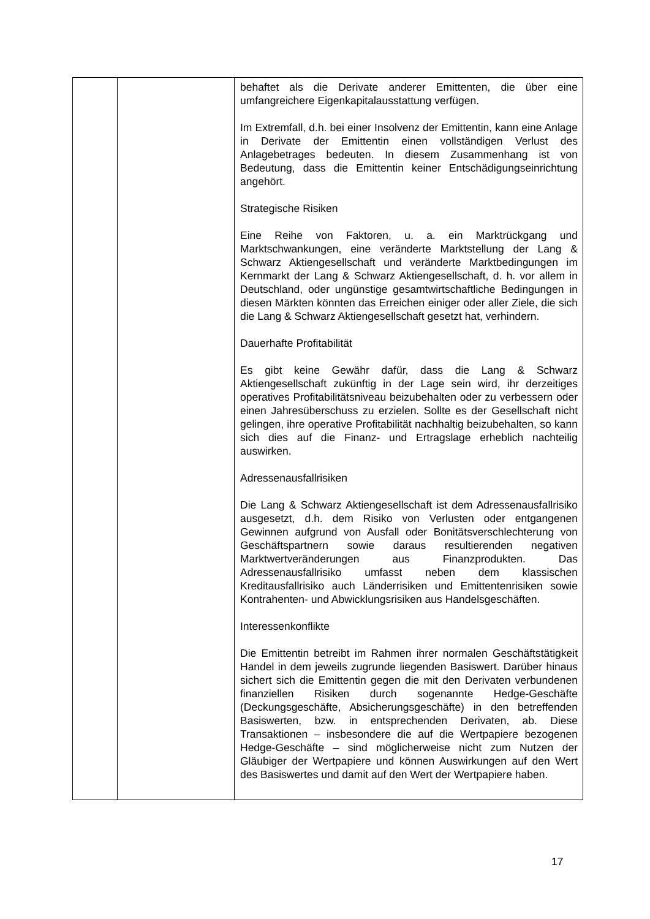| | | behaftet als die Derivate anderer Emittenten, die über eine umfangreichere Eigenkapitalausstattung verfügen. Im Extremfall, d.h. bei einer Insolvenz der Emittentin, kann eine Anlage in Derivate der Emittentin einen vollständigen Verlust des Anlagebetrages bedeuten. In diesem Zusammenhang ist von Bedeutung, dass die Emittentin keiner Entschädigungseinrichtung angehört. Strategische Risiken Eine Reihe von Faktoren, u. a. ein Marktrückgang und Marktschwankungen, eine veränderte Marktstellung der Lang & Schwarz Aktiengesellschaft und veränderte Marktbedingungen im Kernmarkt der Lang & Schwarz Aktiengesellschaft, d. h. vor allem in Deutschland, oder ungünstige gesamtwirtschaftliche Bedingungen in diesen Märkten könnten das Erreichen einiger oder aller Ziele, die sich die Lang & Schwarz Aktiengesellschaft gesetzt hat, verhindern. Dauerhafte Profitabilität Es gibt keine Gewähr dafür, dass die Lang & Schwarz Aktiengesellschaft zukünftig in der Lage sein wird, ihr derzeitiges operatives Profitabilitätsniveau beizubehalten oder zu verbessern oder einen Jahresüberschuss zu erzielen. Sollte es der Gesellschaft nicht gelingen, ihre operative Profitabilität nachhaltig beizubehalten, so kann sich dies auf die Finanz- und Ertragslage erheblich nachteilig auswirken. Adressenausfallrisiken Die Lang & Schwarz Aktiengesellschaft ist dem Adressenausfallrisiko ausgesetzt, d.h. dem Risiko von Verlusten oder entgangenen Gewinnen aufgrund von Ausfall oder Bonitätsverschlechterung von Geschäftspartnern sowie daraus resultierenden negativen Marktwertveränderungen aus Finanzprodukten. Das Adressenausfallrisiko umfasst neben dem klassischen Kreditausfallrisiko auch Länderrisiken und Emittentenrisiken sowie Kontrahenten- und Abwicklungsrisiken aus Handelsgeschäften. Interessenkonflikte Die Emittentin betreibt im Rahmen ihrer normalen Geschäftstätigkeit Handel in dem jeweils zugrunde liegenden Basiswert. Darüber hinaus sichert sich die Emittentin gegen die mit den Derivaten verbundenen finanziellen Risiken durch sogenannte Hedge-Geschäfte (Deckungsgeschäfte, Absicherungsgeschäfte) in den betreffenden Basiswerten, bzw. in entsprechenden Derivaten, ab. Diese Transaktionen – insbesondere die auf die Wertpapiere bezogenen Hedge-Geschäfte – sind möglicherweise nicht zum Nutzen der Gläubiger der Wertpapiere und können Auswirkungen auf den Wert des Basiswertes und damit auf den Wert der Wertpapiere haben. |
17